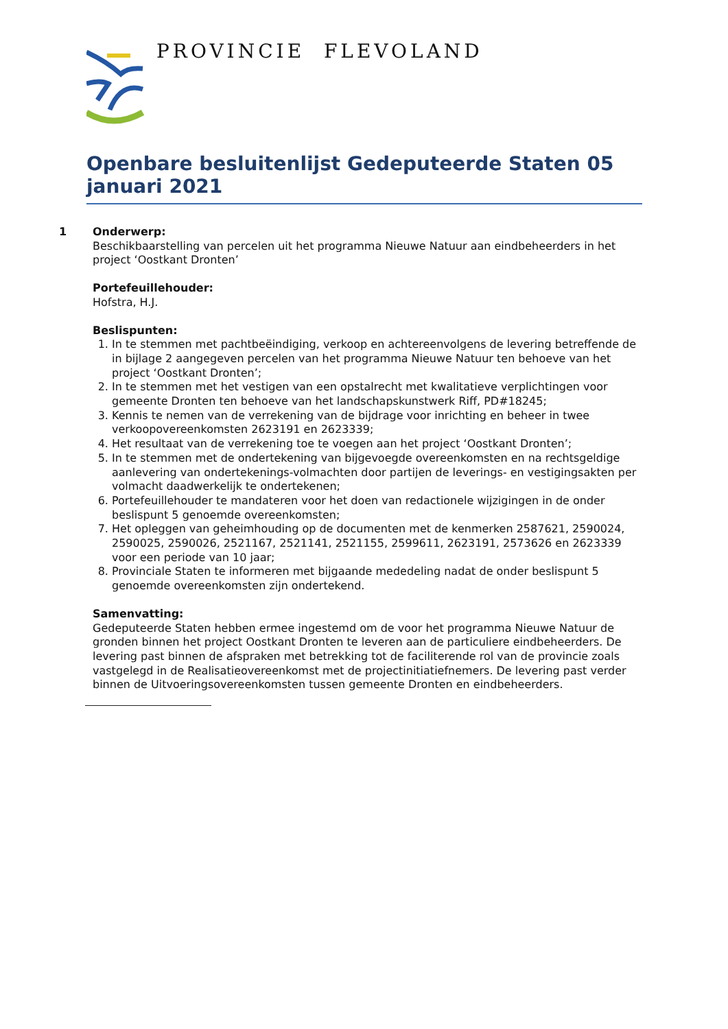PROVINCIE FLEVOLAND
Openbare besluitenlijst Gedeputeerde Staten 05 januari 2021
1 Onderwerp:
Beschikbaarstelling van percelen uit het programma Nieuwe Natuur aan eindbeheerders in het project ‘Oostkant Dronten’
Portefeuillehouder:
Hofstra, H.J.
Beslispunten:
1. In te stemmen met pachtbeëindiging, verkoop en achtereenvolgens de levering betreffende de in bijlage 2 aangegeven percelen van het programma Nieuwe Natuur ten behoeve van het project ‘Oostkant Dronten’;
2. In te stemmen met het vestigen van een opstalrecht met kwalitatieve verplichtingen voor gemeente Dronten ten behoeve van het landschapskunstwerk Riff, PD#18245;
3. Kennis te nemen van de verrekening van de bijdrage voor inrichting en beheer in twee verkoopovereenkomsten 2623191 en 2623339;
4. Het resultaat van de verrekening toe te voegen aan het project ‘Oostkant Dronten’;
5. In te stemmen met de ondertekening van bijgevoegde overeenkomsten en na rechtsgeldige aanlevering van ondertekenings-volmachten door partijen de leverings- en vestigingsakten per volmacht daadwerkelijk te ondertekenen;
6. Portefeuillehouder te mandateren voor het doen van redactionele wijzigingen in de onder beslispunt 5 genoemde overeenkomsten;
7. Het opleggen van geheimhouding op de documenten met de kenmerken 2587621, 2590024, 2590025, 2590026, 2521167, 2521141, 2521155, 2599611, 2623191, 2573626 en 2623339 voor een periode van 10 jaar;
8. Provinciale Staten te informeren met bijgaande mededeling nadat de onder beslispunt 5 genoemde overeenkomsten zijn ondertekend.
Samenvatting:
Gedeputeerde Staten hebben ermee ingestemd om de voor het programma Nieuwe Natuur de gronden binnen het project Oostkant Dronten te leveren aan de particuliere eindbeheerders. De levering past binnen de afspraken met betrekking tot de faciliterende rol van de provincie zoals vastgelegd in de Realisatieovereenkomst met de projectinitiatiefnemers. De levering past verder binnen de Uitvoeringsovereenkomsten tussen gemeente Dronten en eindbeheerders.